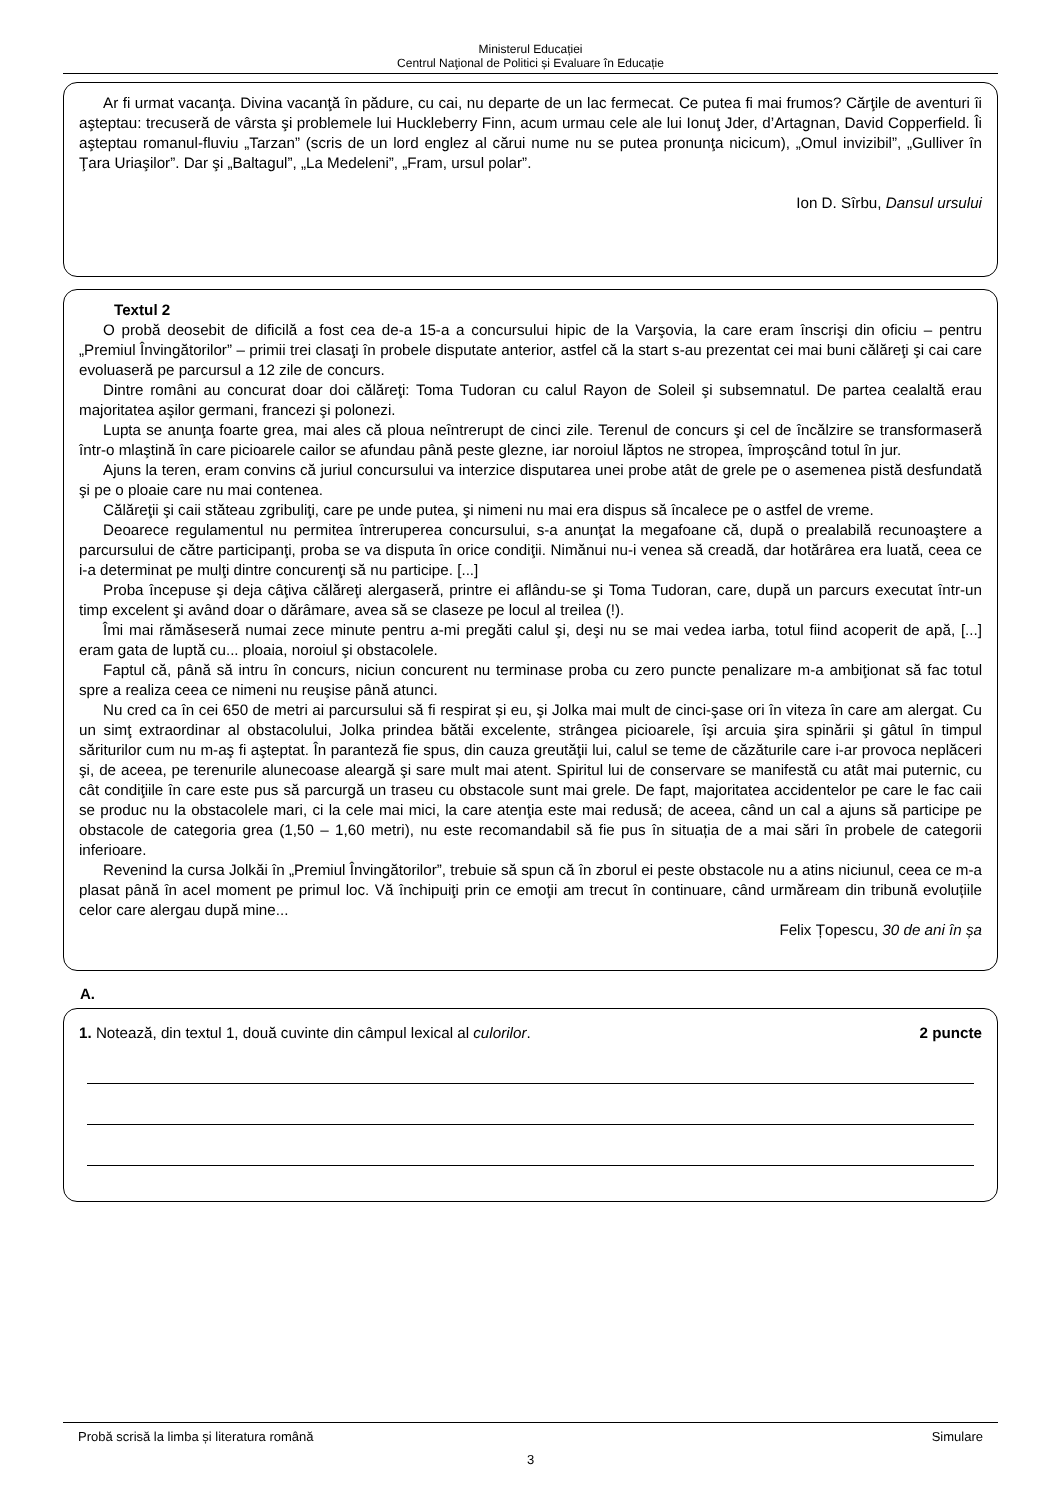Ministerul Educației
Centrul Naţional de Politici și Evaluare în Educație
Ar fi urmat vacanţa. Divina vacanţă în pădure, cu cai, nu departe de un lac fermecat. Ce putea fi mai frumos? Cărţile de aventuri îi aşteptau: trecuseră de vârsta şi problemele lui Huckleberry Finn, acum urmau cele ale lui Ionuţ Jder, d’Artagnan, David Copperfield. Îi aşteptau romanul-fluviu „Tarzan” (scris de un lord englez al cărui nume nu se putea pronunţa nicicum), „Omul invizibil”, „Gulliver în Ţara Uriaşilor”. Dar şi „Baltagul”, „La Medeleni”, „Fram, ursul polar”.
Ion D. Sîrbu, Dansul ursului
Textul 2
O probă deosebit de dificilă a fost cea de-a 15-a a concursului hipic de la Varşovia, la care eram înscrişi din oficiu – pentru „Premiul Învingătorilor” – primii trei clasaţi în probele disputate anterior, astfel că la start s-au prezentat cei mai buni călăreţi şi cai care evoluaseră pe parcursul a 12 zile de concurs.
Dintre români au concurat doar doi călăreţi: Toma Tudoran cu calul Rayon de Soleil şi subsemnatul. De partea cealaltă erau majoritatea aşilor germani, francezi şi polonezi.
Lupta se anunţa foarte grea, mai ales că ploua neîntrerupt de cinci zile. Terenul de concurs şi cel de încălzire se transformaseră într-o mlaştină în care picioarele cailor se afundau până peste glezne, iar noroiul lăptos ne stropea, împroşcând totul în jur.
Ajuns la teren, eram convins că juriul concursului va interzice disputarea unei probe atât de grele pe o asemenea pistă desfundată şi pe o ploaie care nu mai contenea.
Călăreţii şi caii stăteau zgribuliţi, care pe unde putea, şi nimeni nu mai era dispus să încalece pe o astfel de vreme.
Deoarece regulamentul nu permitea întreruperea concursului, s-a anunţat la megafoane că, după o prealabilă recunoaştere a parcursului de către participanţi, proba se va disputa în orice condiţii. Nimănui nu-i venea să creadă, dar hotărârea era luată, ceea ce i-a determinat pe mulţi dintre concurenţi să nu participe. [...]
Proba începuse şi deja câţiva călăreţi alergaseră, printre ei aflându-se şi Toma Tudoran, care, după un parcurs executat într-un timp excelent şi având doar o dărâmare, avea să se claseze pe locul al treilea (!).
Îmi mai rămăseseră numai zece minute pentru a-mi pregăti calul şi, deşi nu se mai vedea iarba, totul fiind acoperit de apă, [...] eram gata de luptă cu... ploaia, noroiul şi obstacolele.
Faptul că, până să intru în concurs, niciun concurent nu terminase proba cu zero puncte penalizare m-a ambiţionat să fac totul spre a realiza ceea ce nimeni nu reuşise până atunci.
Nu cred ca în cei 650 de metri ai parcursului să fi respirat și eu, şi Jolka mai mult de cinci-şase ori în viteza în care am alergat. Cu un simţ extraordinar al obstacolului, Jolka prindea bătăi excelente, strângea picioarele, îşi arcuia şira spinării şi gâtul în timpul săriturilor cum nu m-aş fi aşteptat. În paranteză fie spus, din cauza greutăţii lui, calul se teme de căzăturile care i-ar provoca neplăceri şi, de aceea, pe terenurile alunecoase aleargă şi sare mult mai atent. Spiritul lui de conservare se manifestă cu atât mai puternic, cu cât condiţiile în care este pus să parcurgă un traseu cu obstacole sunt mai grele. De fapt, majoritatea accidentelor pe care le fac caii se produc nu la obstacolele mari, ci la cele mai mici, la care atenţia este mai redusă; de aceea, când un cal a ajuns să participe pe obstacole de categoria grea (1,50 – 1,60 metri), nu este recomandabil să fie pus în situația de a mai sări în probele de categorii inferioare.
Revenind la cursa Jolkăi în „Premiul Învingătorilor”, trebuie să spun că în zborul ei peste obstacole nu a atins niciunul, ceea ce m-a plasat până în acel moment pe primul loc. Vă închipuiţi prin ce emoţii am trecut în continuare, când urmăream din tribună evoluțiile celor care alergau după mine...
Felix Țopescu, 30 de ani în șa
A.
1. Notează, din textul 1, două cuvinte din câmpul lexical al culorilor. 2 puncte
Probă scrisă la limba și literatura română Simulare
3